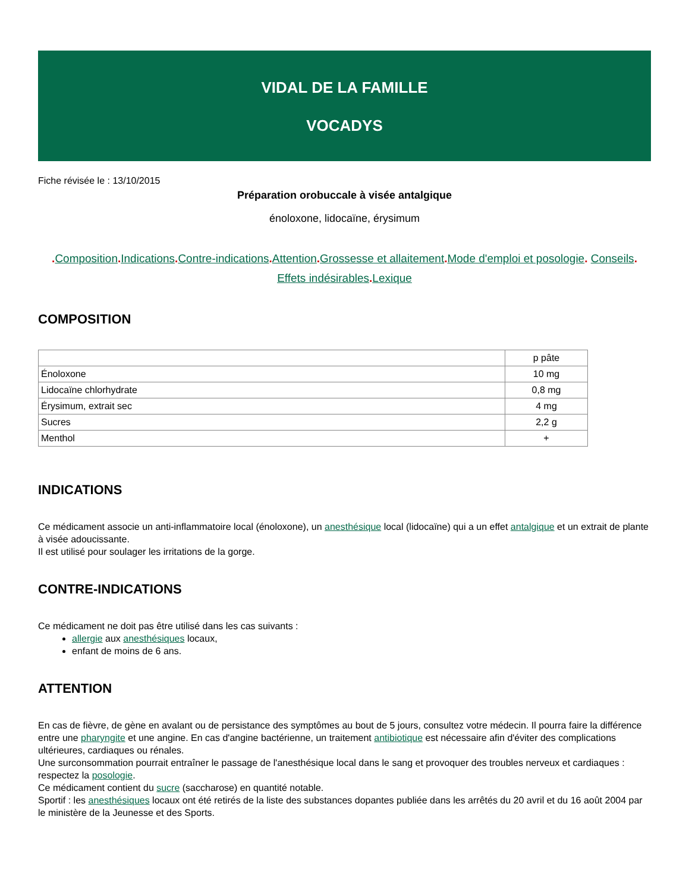VIDAL DE LA FAMILLE
VOCADYS
Fiche révisée le : 13/10/2015
Préparation orobuccale à visée antalgique
énoloxone, lidocaïne, érysimum
. Composition. Indications. Contre-indications. Attention. Grossesse et allaitement. Mode d'emploi et posologie. Conseils.
Effets indésirables. Lexique
COMPOSITION
| | p pâte |
| Énoloxone | 10 mg |
| Lidocaïne chlorhydrate | 0,8 mg |
| Érysimum, extrait sec | 4 mg |
| Sucres | 2,2 g |
| Menthol | + |
INDICATIONS
Ce médicament associe un anti-inflammatoire local (énoloxone), un anesthésique local (lidocaïne) qui a un effet antalgique et un extrait de plante à visée adoucissante.
Il est utilisé pour soulager les irritations de la gorge.
CONTRE-INDICATIONS
Ce médicament ne doit pas être utilisé dans les cas suivants :
allergie aux anesthésiques locaux,
enfant de moins de 6 ans.
ATTENTION
En cas de fièvre, de gène en avalant ou de persistance des symptômes au bout de 5 jours, consultez votre médecin. Il pourra faire la différence entre une pharyngite et une angine. En cas d'angine bactérienne, un traitement antibiotique est nécessaire afin d'éviter des complications ultérieures, cardiaques ou rénales.
Une surconsommation pourrait entraîner le passage de l'anesthésique local dans le sang et provoquer des troubles nerveux et cardiaques : respectez la posologie.
Ce médicament contient du sucre (saccharose) en quantité notable.
Sportif : les anesthésiques locaux ont été retirés de la liste des substances dopantes publiée dans les arrêtés du 20 avril et du 16 août 2004 par le ministère de la Jeunesse et des Sports.